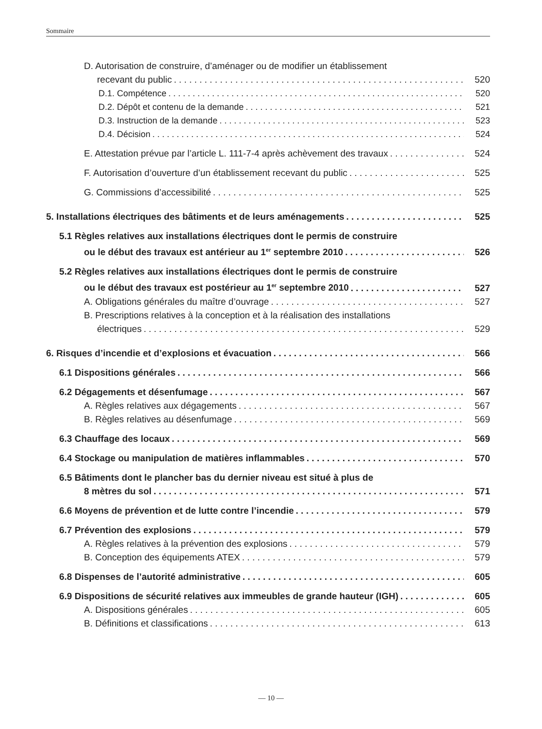Sommaire
D. Autorisation de construire, d’aménager ou de modifier un établissement
recevant du public 520
D.1. Compétence 520
D.2. Dépôt et contenu de la demande 521
D.3. Instruction de la demande 523
D.4. Décision 524
E. Attestation prévue par l’article L. 111-7-4 après achèvement des travaux 524
F. Autorisation d’ouverture d’un établissement recevant du public 525
G. Commissions d’accessibilité 525
5. Installations électriques des bâtiments et de leurs aménagements 525
5.1 Règles relatives aux installations électriques dont le permis de construire
ou le début des travaux est antérieur au 1<sup>er</sup> septembre 2010 526
5.2 Règles relatives aux installations électriques dont le permis de construire
ou le début des travaux est postérieur au 1<sup>er</sup> septembre 2010 527
A. Obligations générales du maître d’ouvrage 527
B. Prescriptions relatives à la conception et à la réalisation des installations
électriques 529
6. Risques d’incendie et d’explosions et évacuation 566
6.1 Dispositions générales 566
6.2 Dégagements et désenfumage 567
A. Règles relatives aux dégagements 567
B. Règles relatives au désenfumage 569
6.3 Chauffage des locaux 569
6.4 Stockage ou manipulation de matières inflammables 570
6.5 Bâtiments dont le plancher bas du dernier niveau est situé à plus de
8 mètres du sol 571
6.6 Moyens de prévention et de lutte contre l’incendie 579
6.7 Prévention des explosions 579
A. Règles relatives à la prévention des explosions 579
B. Conception des équipements ATEX 579
6.8 Dispenses de l’autorité administrative 605
6.9 Dispositions de sécurité relatives aux immeubles de grande hauteur (IGH) 605
A. Dispositions générales 605
B. Définitions et classifications 613
— 10 —